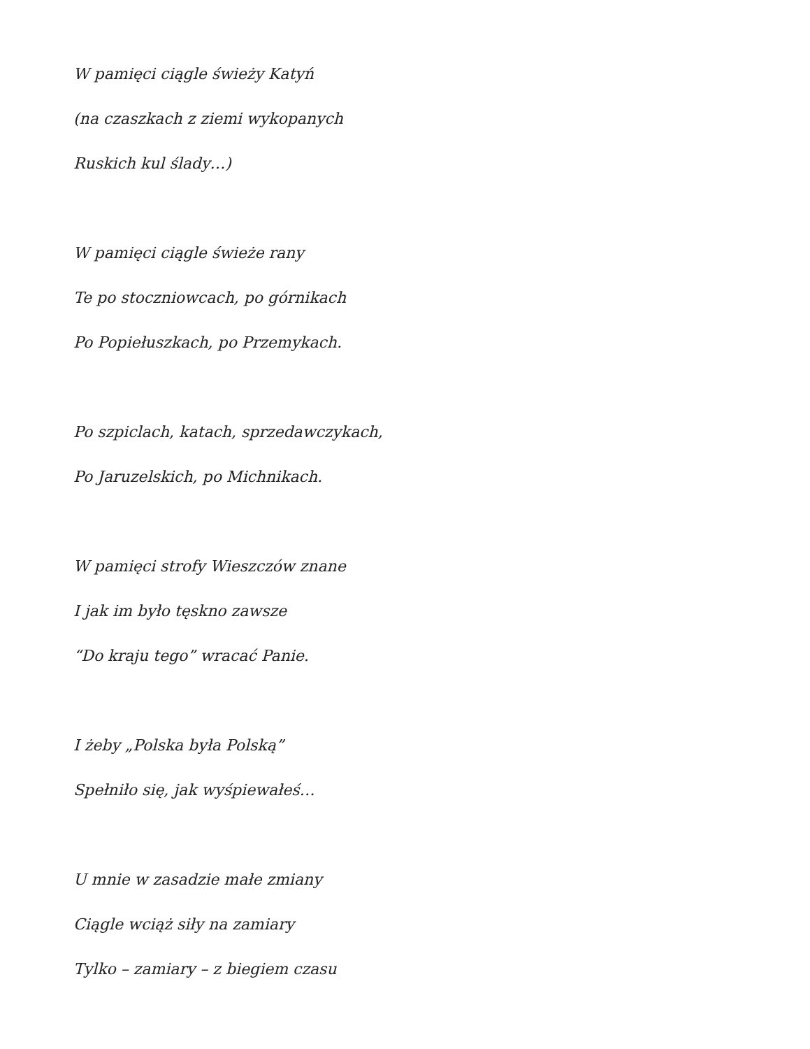W pamięci ciągle świeży Katyń
(na czaszkach z ziemi wykopanych
Ruskich kul ślady…)
W pamięci ciągle świeże rany
Te po stoczniowcach, po górnikach
Po Popiełuszkach, po Przemykach.
Po szpiclach, katach, sprzedawczykach,
Po Jaruzelskich, po Michnikach.
W pamięci strofy Wieszczów znane
I jak im było tęskno zawsze
“Do kraju tego” wracać Panie.
I żeby „Polska była Polską”
Spełniło się, jak wyśpiewałeś…
U mnie w zasadzie małe zmiany
Ciągle wciąż siły na zamiary
Tylko – zamiary – z biegiem czasu